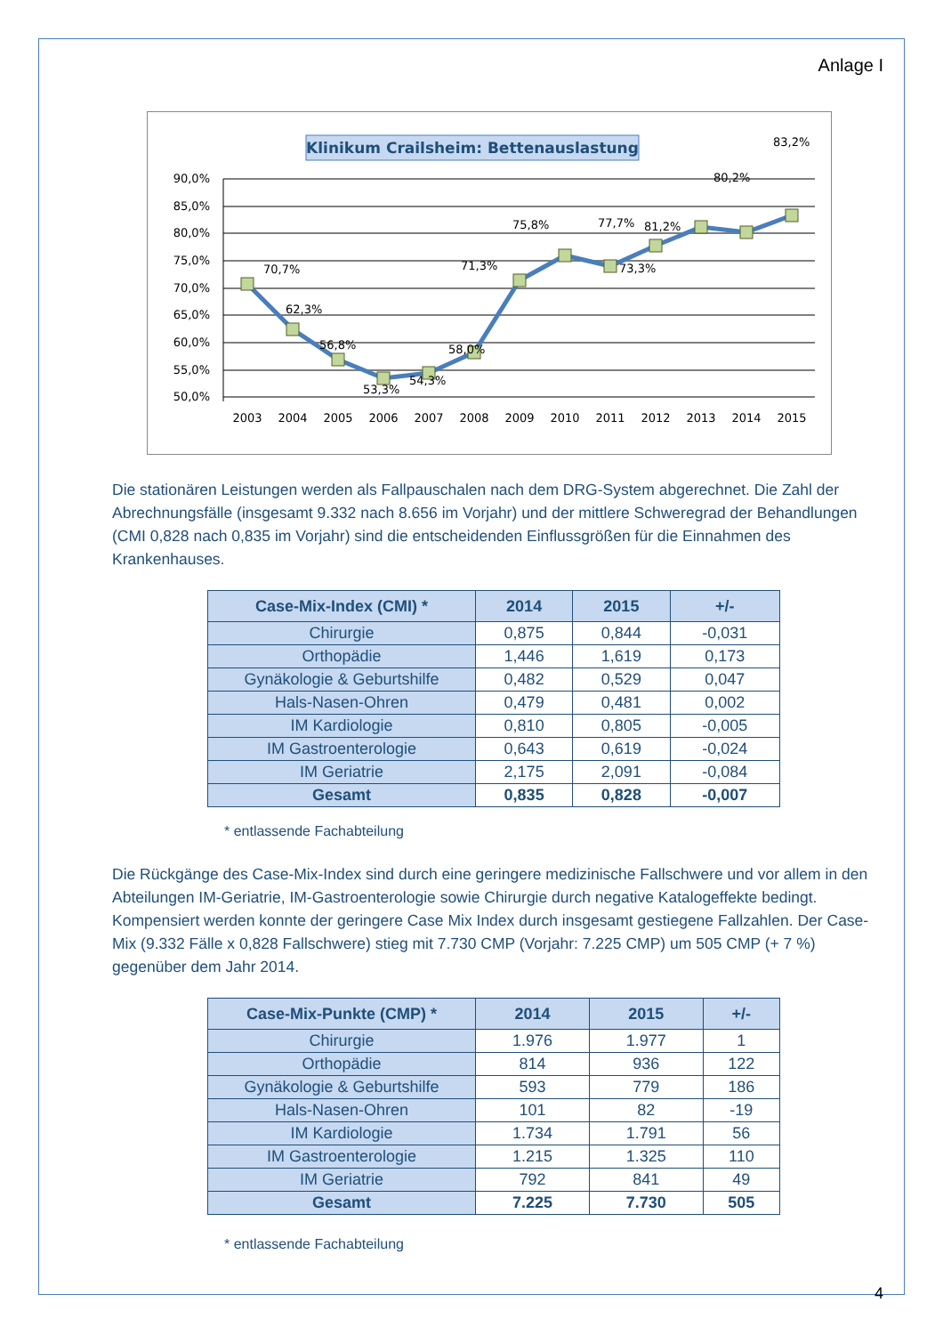Anlage I
Klinikum Crailsheim: Bettenauslastung
90,0%
85,0%
80,0%
75,0%
70,0%
65,0%
60,0%
55,0%
50,0%
70,7%
62,3%
56,8%
53,3%
54,3%
58,0%
71,3%
75,8%
77,7%
73,3%
81,2%
80,2%
83,2%
2003
2004
2005
2006
2007
2008
2009
2010
2011
2012
2013
2014
2015
Die stationären Leistungen werden als Fallpauschalen nach dem DRG-System abgerechnet. Die Zahl der Abrechnungsfälle (insgesamt 9.332 nach 8.656 im Vorjahr) und der mittlere Schweregrad der Behandlungen (CMI 0,828 nach 0,835 im Vorjahr) sind die entscheidenden Einflussgrößen für die Einnahmen des Krankenhauses.
| Case-Mix-Index (CMI) * | 2014 | 2015 | +/- |
| --- | --- | --- | --- |
| Chirurgie | 0,875 | 0,844 | -0,031 |
| Orthopädie | 1,446 | 1,619 | 0,173 |
| Gynäkologie & Geburtshilfe | 0,482 | 0,529 | 0,047 |
| Hals-Nasen-Ohren | 0,479 | 0,481 | 0,002 |
| IM Kardiologie | 0,810 | 0,805 | -0,005 |
| IM Gastroenterologie | 0,643 | 0,619 | -0,024 |
| IM Geriatrie | 2,175 | 2,091 | -0,084 |
| Gesamt | 0,835 | 0,828 | -0,007 |
* entlassende Fachabteilung
Die Rückgänge des Case-Mix-Index sind durch eine geringere medizinische Fallschwere und vor allem in den Abteilungen IM-Geriatrie, IM-Gastroenterologie sowie Chirurgie durch negative Katalogeffekte bedingt. Kompensiert werden konnte der geringere Case Mix Index durch insgesamt gestiegene Fallzahlen. Der Case-Mix (9.332 Fälle x 0,828 Fallschwere) stieg mit 7.730 CMP (Vorjahr: 7.225 CMP) um 505 CMP (+ 7 %) gegenüber dem Jahr 2014.
| Case-Mix-Punkte (CMP) * | 2014 | 2015 | +/- |
| --- | --- | --- | --- |
| Chirurgie | 1.976 | 1.977 | 1 |
| Orthopädie | 814 | 936 | 122 |
| Gynäkologie & Geburtshilfe | 593 | 779 | 186 |
| Hals-Nasen-Ohren | 101 | 82 | -19 |
| IM Kardiologie | 1.734 | 1.791 | 56 |
| IM Gastroenterologie | 1.215 | 1.325 | 110 |
| IM Geriatrie | 792 | 841 | 49 |
| Gesamt | 7.225 | 7.730 | 505 |
* entlassende Fachabteilung
4